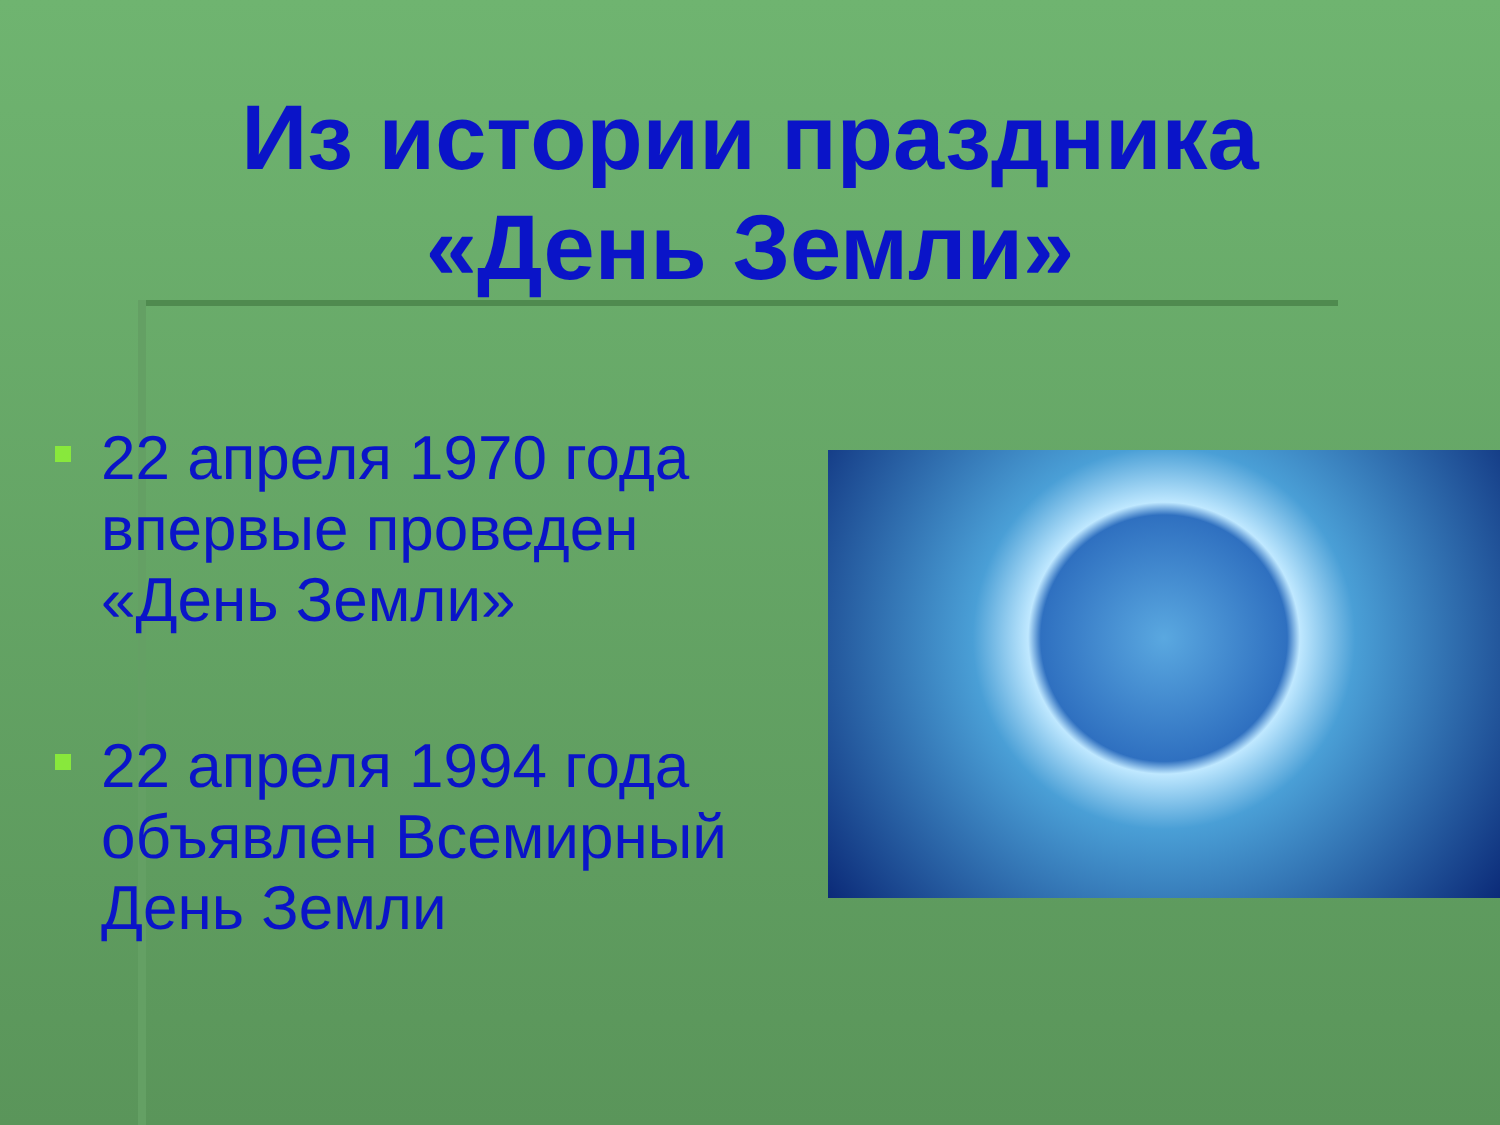Из истории праздника
«День Земли»
22 апреля 1970 года впервые проведен «День Земли»
22 апреля 1994 года объявлен Всемирный День Земли